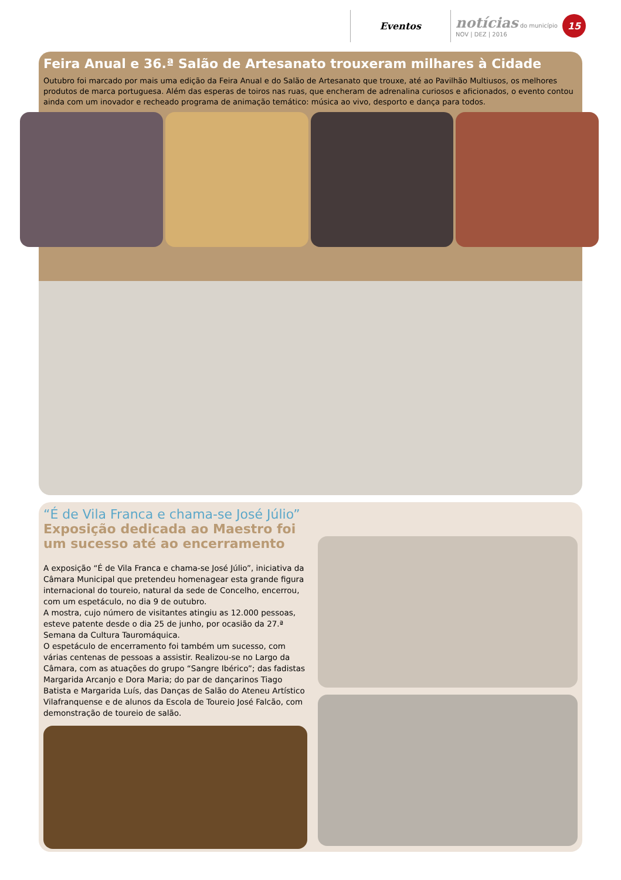Eventos
notícias do município
NOV | DEZ | 2016
15
Feira Anual e 36.ª Salão de Artesanato trouxeram milhares à Cidade
Outubro foi marcado por mais uma edição da Feira Anual e do Salão de Artesanato que trouxe, até ao Pavilhão Multiusos, os melhores produtos de marca portuguesa. Além das esperas de toiros nas ruas, que encheram de adrenalina curiosos e aficionados, o evento contou ainda com um inovador e recheado programa de animação temático: música ao vivo, desporto e dança para todos.
“É de Vila Franca e chama-se José Júlio”
Exposição dedicada ao Maestro foi um sucesso até ao encerramento
A exposição “É de Vila Franca e chama-se José Júlio”, iniciativa da Câmara Municipal que pretendeu homenagear esta grande figura internacional do toureio, natural da sede de Concelho, encerrou, com um espetáculo, no dia 9 de outubro.
A mostra, cujo número de visitantes atingiu as 12.000 pessoas, esteve patente desde o dia 25 de junho, por ocasião da 27.ª Semana da Cultura Tauromáquica.
O espetáculo de encerramento foi também um sucesso, com várias centenas de pessoas a assistir. Realizou-se no Largo da Câmara, com as atuações do grupo “Sangre Ibérico”; das fadistas Margarida Arcanjo e Dora Maria; do par de dançarinos Tiago Batista e Margarida Luís, das Danças de Salão do Ateneu Artístico Vilafranquense e de alunos da Escola de Toureio José Falcão, com demonstração de toureio de salão.